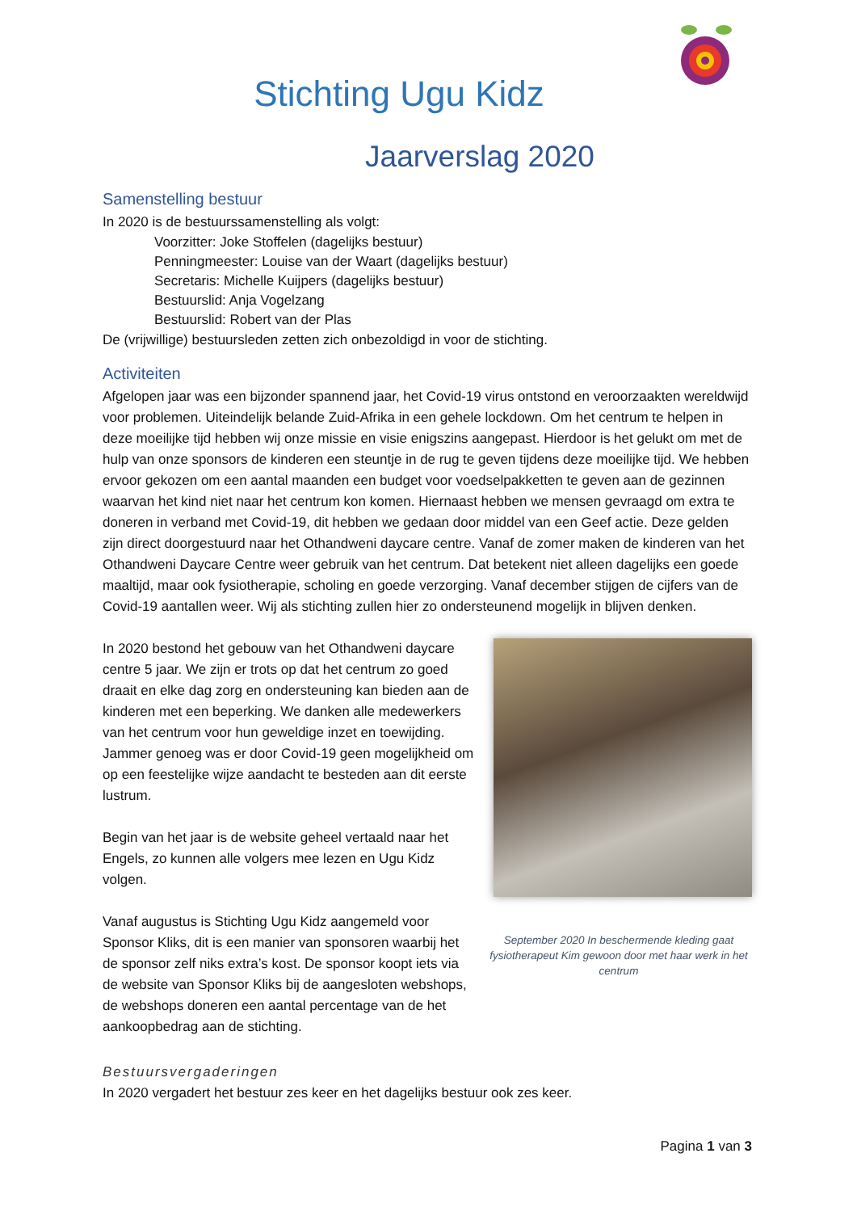Stichting Ugu Kidz
Jaarverslag 2020
Samenstelling bestuur
In 2020 is de bestuurssamenstelling als volgt:
Voorzitter: Joke Stoffelen (dagelijks bestuur)
Penningmeester: Louise van der Waart (dagelijks bestuur)
Secretaris: Michelle Kuijpers (dagelijks bestuur)
Bestuurslid: Anja Vogelzang
Bestuurslid: Robert van der Plas
De (vrijwillige) bestuursleden zetten zich onbezoldigd in voor de stichting.
Activiteiten
Afgelopen jaar was een bijzonder spannend jaar, het Covid-19 virus ontstond en veroorzaakten wereldwijd voor problemen. Uiteindelijk belande Zuid-Afrika in een gehele lockdown. Om het centrum te helpen in deze moeilijke tijd hebben wij onze missie en visie enigszins aangepast. Hierdoor is het gelukt om met de hulp van onze sponsors de kinderen een steuntje in de rug te geven tijdens deze moeilijke tijd. We hebben ervoor gekozen om een aantal maanden een budget voor voedselpakketten te geven aan de gezinnen waarvan het kind niet naar het centrum kon komen. Hiernaast hebben we mensen gevraagd om extra te doneren in verband met Covid-19, dit hebben we gedaan door middel van een Geef actie. Deze gelden zijn direct doorgestuurd naar het Othandweni daycare centre. Vanaf de zomer maken de kinderen van het Othandweni Daycare Centre weer gebruik van het centrum. Dat betekent niet alleen dagelijks een goede maaltijd, maar ook fysiotherapie, scholing en goede verzorging. Vanaf december stijgen de cijfers van de Covid-19 aantallen weer. Wij als stichting zullen hier zo ondersteunend mogelijk in blijven denken.
In 2020 bestond het gebouw van het Othandweni daycare centre 5 jaar. We zijn er trots op dat het centrum zo goed draait en elke dag zorg en ondersteuning kan bieden aan de kinderen met een beperking. We danken alle medewerkers van het centrum voor hun geweldige inzet en toewijding. Jammer genoeg was er door Covid-19 geen mogelijkheid om op een feestelijke wijze aandacht te besteden aan dit eerste lustrum.
Begin van het jaar is de website geheel vertaald naar het Engels, zo kunnen alle volgers mee lezen en Ugu Kidz volgen.
Vanaf augustus is Stichting Ugu Kidz aangemeld voor Sponsor Kliks, dit is een manier van sponsoren waarbij het de sponsor zelf niks extra’s kost. De sponsor koopt iets via de website van Sponsor Kliks bij de aangesloten webshops, de webshops doneren een aantal percentage van de het aankoopbedrag aan de stichting.
September 2020 In beschermende kleding gaat fysiotherapeut Kim gewoon door met haar werk in het centrum
Bestuursvergaderingen
In 2020 vergadert het bestuur zes keer en het dagelijks bestuur ook zes keer.
Pagina 1 van 3